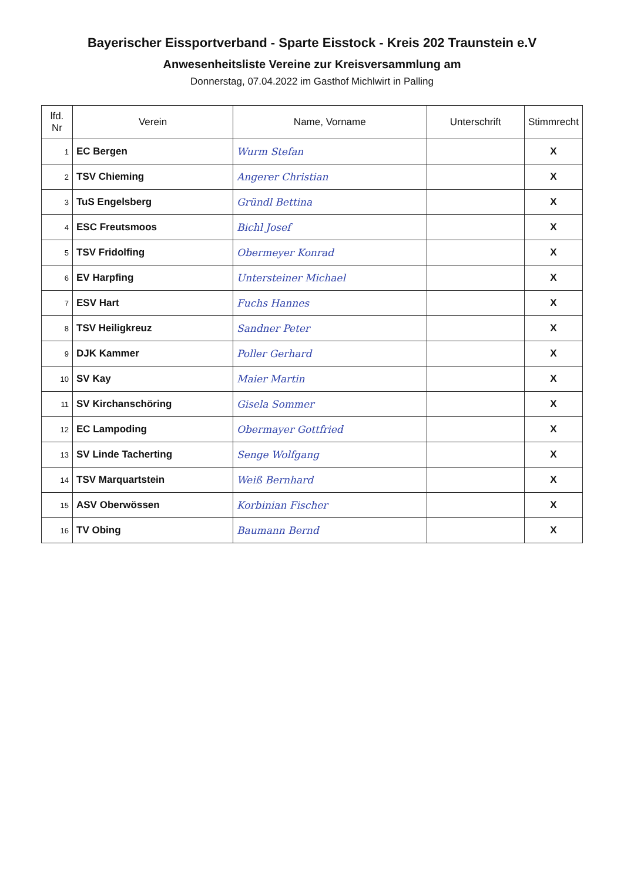Bayerischer Eissportverband - Sparte Eisstock - Kreis 202 Traunstein e.V
Anwesenheitsliste Vereine zur Kreisversammlung am
Donnerstag, 07.04.2022 im Gasthof Michlwirt in Palling
| lfd. Nr | Verein | Name, Vorname | Unterschrift | Stimmrecht |
| --- | --- | --- | --- | --- |
| 1 | EC Bergen | Wurm Stefan | | X |
| 2 | TSV Chieming | Angerer Christian | | X |
| 3 | TuS Engelsberg | Gründl Bettina | | X |
| 4 | ESC Freutsmoos | Bichl Josef | | X |
| 5 | TSV Fridolfing | Obermeyer Konrad | | X |
| 6 | EV Harpfing | Untersteiner Michael | | X |
| 7 | ESV Hart | Fuchs Hannes | | X |
| 8 | TSV Heiligkreuz | Sandner Peter | | X |
| 9 | DJK Kammer | Poller Gerhard | | X |
| 10 | SV Kay | Maier Martin | | X |
| 11 | SV Kirchanschöring | Gisela Sommer | | X |
| 12 | EC Lampoding | Obermayer Gottfried | | X |
| 13 | SV Linde Tacherting | Senge Wolfgang | | X |
| 14 | TSV Marquartstein | Weiß Bernhard | | X |
| 15 | ASV Oberwössen | Korbinian Fischer | | X |
| 16 | TV Obing | Baumann Bernd | | X |